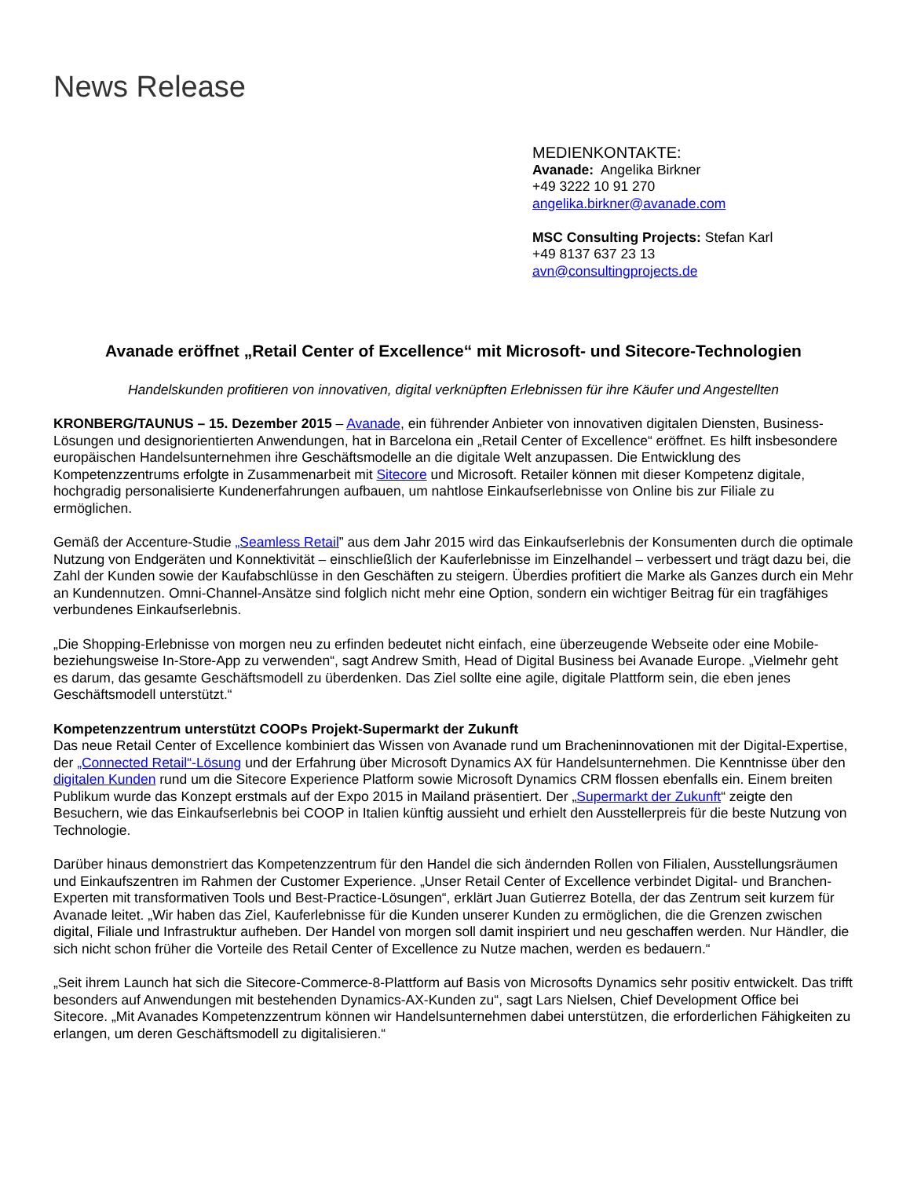News Release
MEDIENKONTAKTE:
Avanade: Angelika Birkner
+49 3222 10 91 270
angelika.birkner@avanade.com
MSC Consulting Projects: Stefan Karl
+49 8137 637 23 13
avn@consultingprojects.de
Avanade eröffnet „Retail Center of Excellence“ mit Microsoft- und Sitecore-Technologien
Handelskunden profitieren von innovativen, digital verknüpften Erlebnissen für ihre Käufer und Angestellten
KRONBERG/TAUNUS – 15. Dezember 2015 – Avanade, ein führender Anbieter von innovativen digitalen Diensten, Business-Lösungen und designorientierten Anwendungen, hat in Barcelona ein „Retail Center of Excellence“ eröffnet. Es hilft insbesondere europäischen Handelsunternehmen ihre Geschäftsmodelle an die digitale Welt anzupassen. Die Entwicklung des Kompetenzzentrums erfolgte in Zusammenarbeit mit Sitecore und Microsoft. Retailer können mit dieser Kompetenz digitale, hochgradig personalisierte Kundenerfahrungen aufbauen, um nahtlose Einkaufserlebnisse von Online bis zur Filiale zu ermöglichen.
Gemäß der Accenture-Studie „Seamless Retail” aus dem Jahr 2015 wird das Einkaufserlebnis der Konsumenten durch die optimale Nutzung von Endgeräten und Konnektivität – einschließlich der Kauferlebnisse im Einzelhandel – verbessert und trägt dazu bei, die Zahl der Kunden sowie der Kaufabschlüsse in den Geschäften zu steigern. Überdies profitiert die Marke als Ganzes durch ein Mehr an Kundennutzen. Omni-Channel-Ansätze sind folglich nicht mehr eine Option, sondern ein wichtiger Beitrag für ein tragfähiges verbundenes Einkaufserlebnis.
„Die Shopping-Erlebnisse von morgen neu zu erfinden bedeutet nicht einfach, eine überzeugende Webseite oder eine Mobile- beziehungsweise In-Store-App zu verwenden“, sagt Andrew Smith, Head of Digital Business bei Avanade Europe. „Vielmehr geht es darum, das gesamte Geschäftsmodell zu überdenken. Das Ziel sollte eine agile, digitale Plattform sein, die eben jenes Geschäftsmodell unterstützt.“
Kompetenzzentrum unterstützt COOPs Projekt-Supermarkt der Zukunft
Das neue Retail Center of Excellence kombiniert das Wissen von Avanade rund um Bracheninnovationen mit der Digital-Expertise, der „Connected Retail“-Lösung und der Erfahrung über Microsoft Dynamics AX für Handelsunternehmen. Die Kenntnisse über den digitalen Kunden rund um die Sitecore Experience Platform sowie Microsoft Dynamics CRM flossen ebenfalls ein. Einem breiten Publikum wurde das Konzept erstmals auf der Expo 2015 in Mailand präsentiert. Der „Supermarkt der Zukunft“ zeigte den Besuchern, wie das Einkaufserlebnis bei COOP in Italien künftig aussieht und erhielt den Ausstellerpreis für die beste Nutzung von Technologie.
Darüber hinaus demonstriert das Kompetenzzentrum für den Handel die sich ändernden Rollen von Filialen, Ausstellungsräumen und Einkaufszentren im Rahmen der Customer Experience. „Unser Retail Center of Excellence verbindet Digital- und Branchen-Experten mit transformativen Tools und Best-Practice-Lösungen“, erklärt Juan Gutierrez Botella, der das Zentrum seit kurzem für Avanade leitet. „Wir haben das Ziel, Kauferlebnisse für die Kunden unserer Kunden zu ermöglichen, die die Grenzen zwischen digital, Filiale und Infrastruktur aufheben. Der Handel von morgen soll damit inspiriert und neu geschaffen werden. Nur Händler, die sich nicht schon früher die Vorteile des Retail Center of Excellence zu Nutze machen, werden es bedauern.“
„Seit ihrem Launch hat sich die Sitecore-Commerce-8-Plattform auf Basis von Microsofts Dynamics sehr positiv entwickelt. Das trifft besonders auf Anwendungen mit bestehenden Dynamics-AX-Kunden zu“, sagt Lars Nielsen, Chief Development Office bei Sitecore. „Mit Avanades Kompetenzzentrum können wir Handelsunternehmen dabei unterstützen, die erforderlichen Fähigkeiten zu erlangen, um deren Geschäftsmodell zu digitalisieren.“